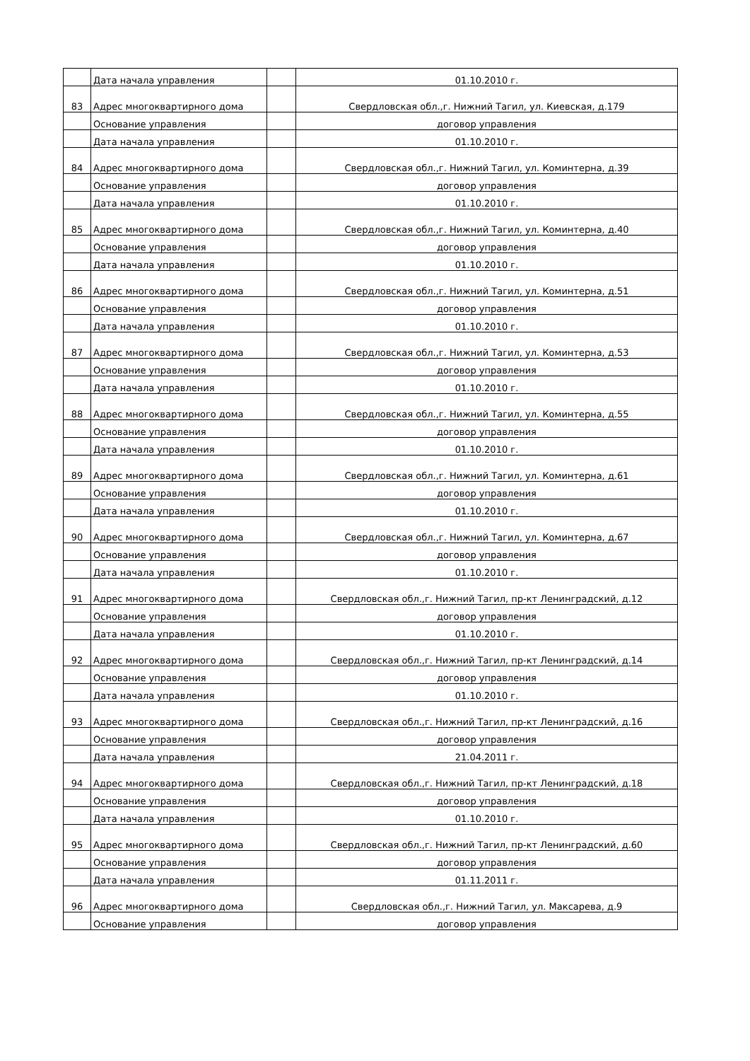| | Дата начала управления | | 01.10.2010 г. |
| 83 | Адрес многоквартирного дома | | Свердловская обл.,г. Нижний Тагил, ул. Киевская, д.179 |
| | Основание управления | | договор управления |
| | Дата начала управления | | 01.10.2010 г. |
| 84 | Адрес многоквартирного дома | | Свердловская обл.,г. Нижний Тагил, ул. Коминтерна, д.39 |
| | Основание управления | | договор управления |
| | Дата начала управления | | 01.10.2010 г. |
| 85 | Адрес многоквартирного дома | | Свердловская обл.,г. Нижний Тагил, ул. Коминтерна, д.40 |
| | Основание управления | | договор управления |
| | Дата начала управления | | 01.10.2010 г. |
| 86 | Адрес многоквартирного дома | | Свердловская обл.,г. Нижний Тагил, ул. Коминтерна, д.51 |
| | Основание управления | | договор управления |
| | Дата начала управления | | 01.10.2010 г. |
| 87 | Адрес многоквартирного дома | | Свердловская обл.,г. Нижний Тагил, ул. Коминтерна, д.53 |
| | Основание управления | | договор управления |
| | Дата начала управления | | 01.10.2010 г. |
| 88 | Адрес многоквартирного дома | | Свердловская обл.,г. Нижний Тагил, ул. Коминтерна, д.55 |
| | Основание управления | | договор управления |
| | Дата начала управления | | 01.10.2010 г. |
| 89 | Адрес многоквартирного дома | | Свердловская обл.,г. Нижний Тагил, ул. Коминтерна, д.61 |
| | Основание управления | | договор управления |
| | Дата начала управления | | 01.10.2010 г. |
| 90 | Адрес многоквартирного дома | | Свердловская обл.,г. Нижний Тагил, ул. Коминтерна, д.67 |
| | Основание управления | | договор управления |
| | Дата начала управления | | 01.10.2010 г. |
| 91 | Адрес многоквартирного дома | | Свердловская обл.,г. Нижний Тагил, пр-кт Ленинградский, д.12 |
| | Основание управления | | договор управления |
| | Дата начала управления | | 01.10.2010 г. |
| 92 | Адрес многоквартирного дома | | Свердловская обл.,г. Нижний Тагил, пр-кт Ленинградский, д.14 |
| | Основание управления | | договор управления |
| | Дата начала управления | | 01.10.2010 г. |
| 93 | Адрес многоквартирного дома | | Свердловская обл.,г. Нижний Тагил, пр-кт Ленинградский, д.16 |
| | Основание управления | | договор управления |
| | Дата начала управления | | 21.04.2011 г. |
| 94 | Адрес многоквартирного дома | | Свердловская обл.,г. Нижний Тагил, пр-кт Ленинградский, д.18 |
| | Основание управления | | договор управления |
| | Дата начала управления | | 01.10.2010 г. |
| 95 | Адрес многоквартирного дома | | Свердловская обл.,г. Нижний Тагил, пр-кт Ленинградский, д.60 |
| | Основание управления | | договор управления |
| | Дата начала управления | | 01.11.2011 г. |
| 96 | Адрес многоквартирного дома | | Свердловская обл.,г. Нижний Тагил, ул. Максарева, д.9 |
| | Основание управления | | договор управления |